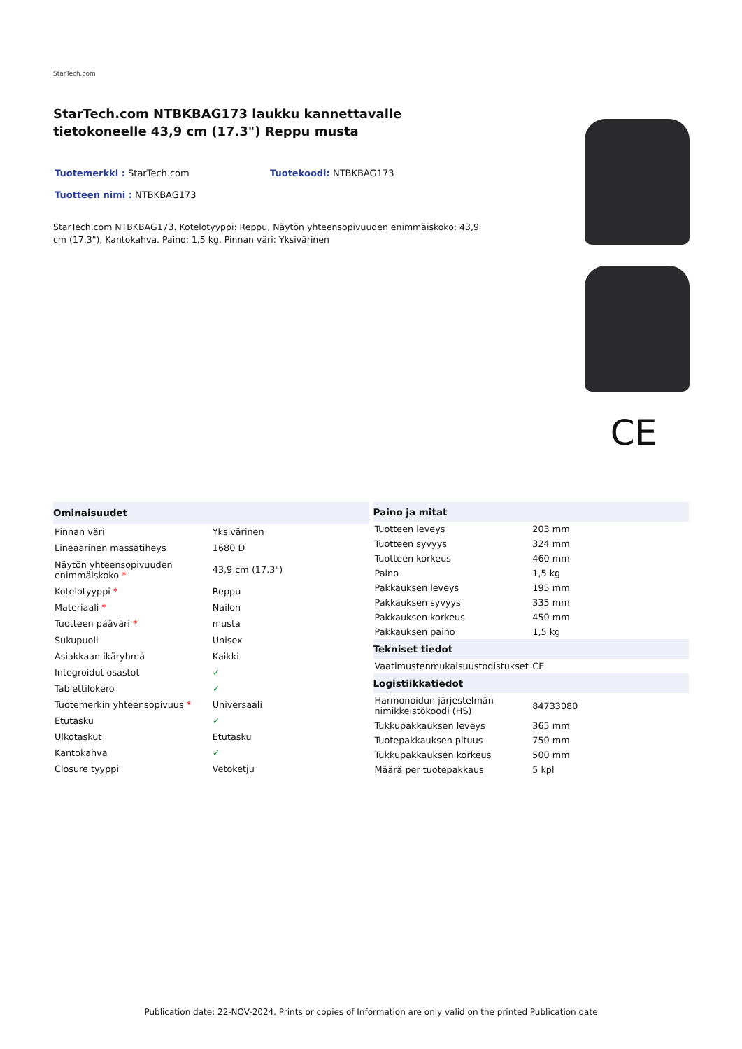StarTech.com
StarTech.com NTBKBAG173 laukku kannettavalle tietokoneelle 43,9 cm (17.3") Reppu musta
Tuotemerkki : StarTech.com Tuotekoodi: NTBKBAG173
Tuotteen nimi : NTBKBAG173
StarTech.com NTBKBAG173. Kotelotyyppi: Reppu, Näytön yhteensopivuuden enimmäiskoko: 43,9 cm (17.3"), Kantokahva. Paino: 1,5 kg. Pinnan väri: Yksivärinen
CE
| Ominaisuudet | |
| --- | --- |
| Pinnan väri | Yksivärinen |
| Lineaarinen massatiheys | 1680 D |
| Näytön yhteensopivuuden enimmäiskoko * | 43,9 cm (17.3") |
| Kotelotyyppi * | Reppu |
| Materiaali * | Nailon |
| Tuotteen pääväri * | musta |
| Sukupuoli | Unisex |
| Asiakkaan ikäryhmä | Kaikki |
| Integroidut osastot | ✓ |
| Tablettilokero | ✓ |
| Tuotemerkin yhteensopivuus * | Universaali |
| Etutasku | ✓ |
| Ulkotaskut | Etutasku |
| Kantokahva | ✓ |
| Closure tyyppi | Vetoketju |
| Paino ja mitat | |
| --- | --- |
| Tuotteen leveys | 203 mm |
| Tuotteen syvyys | 324 mm |
| Tuotteen korkeus | 460 mm |
| Paino | 1,5 kg |
| Pakkauksen leveys | 195 mm |
| Pakkauksen syvyys | 335 mm |
| Pakkauksen korkeus | 450 mm |
| Pakkauksen paino | 1,5 kg |
| Tekniset tiedot | |
| Vaatimustenmukaisuustodistukset | CE |
| Logistiikkatiedot | |
| Harmonoidun järjestelmän nimikkeistökoodi (HS) | 84733080 |
| Tukkupakkauksen leveys | 365 mm |
| Tuotepakkauksen pituus | 750 mm |
| Tukkupakkauksen korkeus | 500 mm |
| Määrä per tuotepakkaus | 5 kpl |
Publication date: 22-NOV-2024. Prints or copies of Information are only valid on the printed Publication date